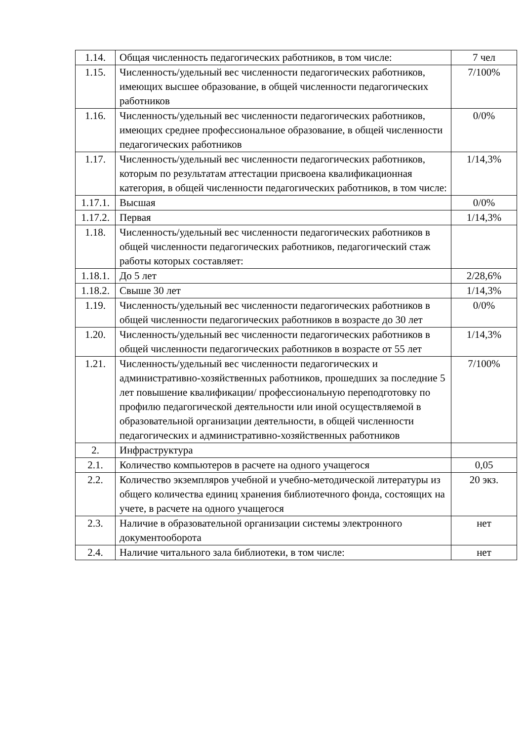| 1.14. | Общая численность педагогических работников, в том числе: | 7 чел |
| 1.15. | Численность/удельный вес численности педагогических работников, имеющих высшее образование, в общей численности педагогических работников | 7/100% |
| 1.16. | Численность/удельный вес численности педагогических работников, имеющих среднее профессиональное образование, в общей численности педагогических работников | 0/0% |
| 1.17. | Численность/удельный вес численности педагогических работников, которым по результатам аттестации присвоена квалификационная категория, в общей численности педагогических работников, в том числе: | 1/14,3% |
| 1.17.1. | Высшая | 0/0% |
| 1.17.2. | Первая | 1/14,3% |
| 1.18. | Численность/удельный вес численности педагогических работников в общей численности педагогических работников, педагогический стаж работы которых составляет: | |
| 1.18.1. | До 5 лет | 2/28,6% |
| 1.18.2. | Свыше 30 лет | 1/14,3% |
| 1.19. | Численность/удельный вес численности педагогических работников в общей численности педагогических работников в возрасте до 30 лет | 0/0% |
| 1.20. | Численность/удельный вес численности педагогических работников в общей численности педагогических работников в возрасте от 55 лет | 1/14,3% |
| 1.21. | Численность/удельный вес численности педагогических и административно-хозяйственных работников, прошедших за последние 5 лет повышение квалификации/ профессиональную переподготовку по профилю педагогической деятельности или иной осуществляемой в образовательной организации деятельности, в общей численности педагогических и административно-хозяйственных работников | 7/100% |
| 2. | Инфраструктура | |
| 2.1. | Количество компьютеров в расчете на одного учащегося | 0,05 |
| 2.2. | Количество экземпляров учебной и учебно-методической литературы из общего количества единиц хранения библиотечного фонда, состоящих на учете, в расчете на одного учащегося | 20 экз. |
| 2.3. | Наличие в образовательной организации системы электронного документооборота | нет |
| 2.4. | Наличие читального зала библиотеки, в том числе: | нет |